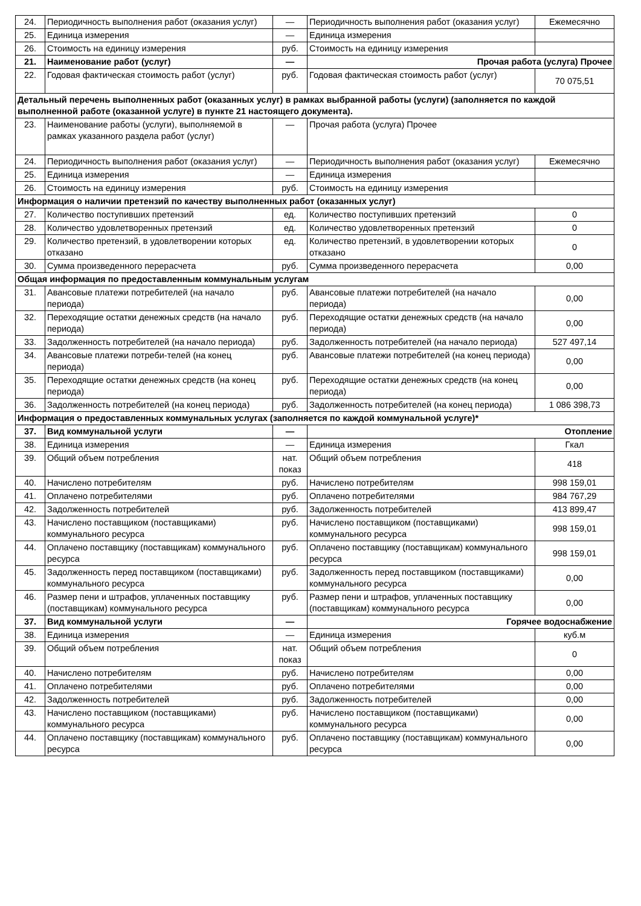| 24. | Периодичность выполнения работ (оказания услуг) | — | Периодичность выполнения работ (оказания услуг) | Ежемесячно |
| 25. | Единица измерения | — | Единица измерения | |
| 26. | Стоимость на единицу измерения | руб. | Стоимость на единицу измерения | |
| 21. | Наименование работ (услуг) | — | Прочая работа (услуга) Прочее | |
| 22. | Годовая фактическая стоимость работ (услуг) | руб. | Годовая фактическая стоимость работ (услуг) | 70 075,51 |
| Детальный перечень выполненных работ (оказанных услуг) в рамках выбранной работы (услуги) (заполняется по каждой выполненной работе (оказанной услуге) в пункте 21 настоящего документа). | | | | |
| 23. | Наименование работы (услуги), выполняемой в рамках указанного раздела работ (услуг) | — | Прочая работа (услуга) Прочее | |
| 24. | Периодичность выполнения работ (оказания услуг) | — | Периодичность выполнения работ (оказания услуг) | Ежемесячно |
| 25. | Единица измерения | — | Единица измерения | |
| 26. | Стоимость на единицу измерения | руб. | Стоимость на единицу измерения | |
| Информация о наличии претензий по качеству выполненных работ (оказанных услуг) | | | | |
| 27. | Количество поступивших претензий | ед. | Количество поступивших претензий | 0 |
| 28. | Количество удовлетворенных претензий | ед. | Количество удовлетворенных претензий | 0 |
| 29. | Количество претензий, в удовлетворении которых отказано | ед. | Количество претензий, в удовлетворении которых отказано | 0 |
| 30. | Сумма произведенного перерасчета | руб. | Сумма произведенного перерасчета | 0,00 |
| Общая информация по предоставленным коммунальным услугам | | | | |
| 31. | Авансовые платежи потребителей (на начало периода) | руб. | Авансовые платежи потребителей (на начало периода) | 0,00 |
| 32. | Переходящие остатки денежных средств (на начало периода) | руб. | Переходящие остатки денежных средств (на начало периода) | 0,00 |
| 33. | Задолженность потребителей (на начало периода) | руб. | Задолженность потребителей (на начало периода) | 527 497,14 |
| 34. | Авансовые платежи потреби-телей (на конец периода) | руб. | Авансовые платежи потребителей (на конец периода) | 0,00 |
| 35. | Переходящие остатки денежных средств (на конец периода) | руб. | Переходящие остатки денежных средств (на конец периода) | 0,00 |
| 36. | Задолженность потребителей (на конец периода) | руб. | Задолженность потребителей (на конец периода) | 1 086 398,73 |
| Информация о предоставленных коммунальных услугах (заполняется по каждой коммунальной услуге)* | | | | |
| 37. | Вид коммунальной услуги | — | Отопление | |
| 38. | Единица измерения | — | Единица измерения | Гкал |
| 39. | Общий объем потребления | нат. показ | Общий объем потребления | 418 |
| 40. | Начислено потребителям | руб. | Начислено потребителям | 998 159,01 |
| 41. | Оплачено потребителями | руб. | Оплачено потребителями | 984 767,29 |
| 42. | Задолженность потребителей | руб. | Задолженность потребителей | 413 899,47 |
| 43. | Начислено поставщиком (поставщиками) коммунального ресурса | руб. | Начислено поставщиком (поставщиками) коммунального ресурса | 998 159,01 |
| 44. | Оплачено поставщику (поставщикам) коммунального ресурса | руб. | Оплачено поставщику (поставщикам) коммунального ресурса | 998 159,01 |
| 45. | Задолженность перед поставщиком (поставщиками) коммунального ресурса | руб. | Задолженность перед поставщиком (поставщиками) коммунального ресурса | 0,00 |
| 46. | Размер пени и штрафов, уплаченных поставщику (поставщикам) коммунального ресурса | руб. | Размер пени и штрафов, уплаченных поставщику (поставщикам) коммунального ресурса | 0,00 |
| 37. | Вид коммунальной услуги | — | Горячее водоснабжение | |
| 38. | Единица измерения | — | Единица измерения | куб.м |
| 39. | Общий объем потребления | нат. показ | Общий объем потребления | 0 |
| 40. | Начислено потребителям | руб. | Начислено потребителям | 0,00 |
| 41. | Оплачено потребителями | руб. | Оплачено потребителями | 0,00 |
| 42. | Задолженность потребителей | руб. | Задолженность потребителей | 0,00 |
| 43. | Начислено поставщиком (поставщиками) коммунального ресурса | руб. | Начислено поставщиком (поставщиками) коммунального ресурса | 0,00 |
| 44. | Оплачено поставщику (поставщикам) коммунального ресурса | руб. | Оплачено поставщику (поставщикам) коммунального ресурса | 0,00 |